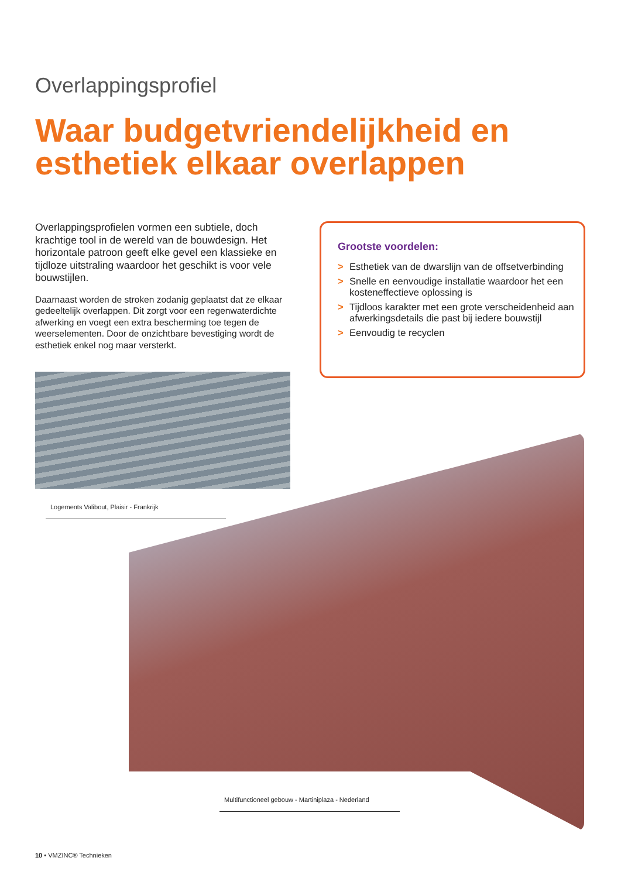Overlappingsprofiel
Waar budgetvriendelijkheid en esthetiek elkaar overlappen
Overlappingsprofielen vormen een subtiele, doch krachtige tool in de wereld van de bouwdesign. Het horizontale patroon geeft elke gevel een klassieke en tijdloze uitstraling waardoor het geschikt is voor vele bouwstijlen.
Daarnaast worden de stroken zodanig geplaatst dat ze elkaar gedeeltelijk overlappen. Dit zorgt voor een regenwaterdichte afwerking en voegt een extra bescherming toe tegen de weerselementen. Door de onzichtbare bevestiging wordt de esthetiek enkel nog maar versterkt.
Grootste voordelen:
> Esthetiek van de dwarslijn van de offsetverbinding
> Snelle en eenvoudige installatie waardoor het een kosteneffectieve oplossing is
> Tijdloos karakter met een grote verscheidenheid aan afwerkingsdetails die past bij iedere bouwstijl
> Eenvoudig te recyclen
Logements Valibout, Plaisir - Frankrijk
Multifunctioneel gebouw - Martiniplaza - Nederland
10 • VMZINC® Technieken